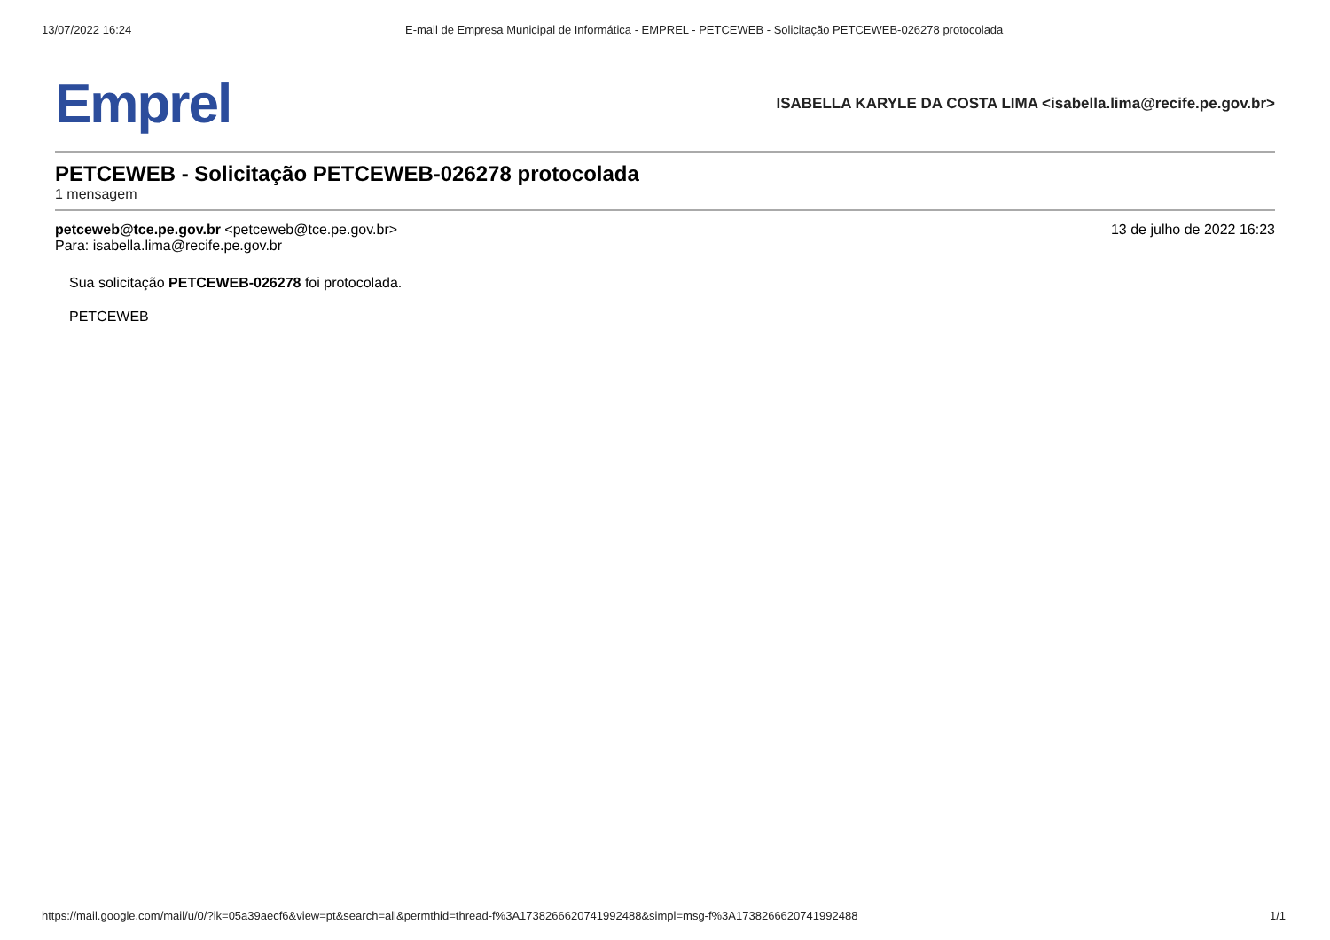13/07/2022 16:24 E-mail de Empresa Municipal de Informática - EMPREL - PETCEWEB - Solicitação PETCEWEB-026278 protocolada
Emprel ISABELLA KARYLE DA COSTA LIMA <isabella.lima@recife.pe.gov.br>
PETCEWEB - Solicitação PETCEWEB-026278 protocolada
1 mensagem
petceweb@tce.pe.gov.br <petceweb@tce.pe.gov.br>
Para: isabella.lima@recife.pe.gov.br
13 de julho de 2022 16:23
Sua solicitação PETCEWEB-026278 foi protocolada.
PETCEWEB
https://mail.google.com/mail/u/0/?ik=05a39aecf6&view=pt&search=all&permthid=thread-f%3A1738266620741992488&simpl=msg-f%3A1738266620741992488 1/1